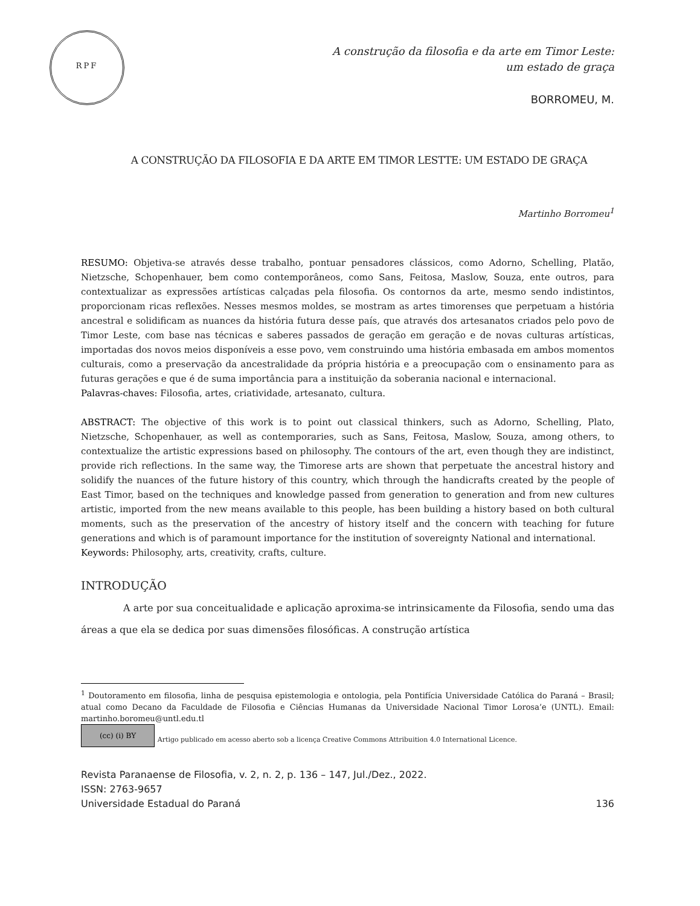RPF
A construção da filosofia e da arte em Timor Leste:
um estado de graça
BORROMEU, M.
A CONSTRUÇÃO DA FILOSOFIA E DA ARTE EM TIMOR LESTTE: UM ESTADO DE GRAÇA
Martinho Borromeu<sup>1</sup>
RESUMO: Objetiva-se através desse trabalho, pontuar pensadores clássicos, como Adorno, Schelling, Platão, Nietzsche, Schopenhauer, bem como contemporâneos, como Sans, Feitosa, Maslow, Souza, ente outros, para contextualizar as expressões artísticas calçadas pela filosofia. Os contornos da arte, mesmo sendo indistintos, proporcionam ricas reflexões. Nesses mesmos moldes, se mostram as artes timorenses que perpetuam a história ancestral e solidificam as nuances da história futura desse país, que através dos artesanatos criados pelo povo de Timor Leste, com base nas técnicas e saberes passados de geração em geração e de novas culturas artísticas, importadas dos novos meios disponíveis a esse povo, vem construindo uma história embasada em ambos momentos culturais, como a preservação da ancestralidade da própria história e a preocupação com o ensinamento para as futuras gerações e que é de suma importância para a instituição da soberania nacional e internacional.
Palavras-chaves: Filosofia, artes, criatividade, artesanato, cultura.
ABSTRACT: The objective of this work is to point out classical thinkers, such as Adorno, Schelling, Plato, Nietzsche, Schopenhauer, as well as contemporaries, such as Sans, Feitosa, Maslow, Souza, among others, to contextualize the artistic expressions based on philosophy. The contours of the art, even though they are indistinct, provide rich reflections. In the same way, the Timorese arts are shown that perpetuate the ancestral history and solidify the nuances of the future history of this country, which through the handicrafts created by the people of East Timor, based on the techniques and knowledge passed from generation to generation and from new cultures artistic, imported from the new means available to this people, has been building a history based on both cultural moments, such as the preservation of the ancestry of history itself and the concern with teaching for future generations and which is of paramount importance for the institution of sovereignty National and international.
Keywords: Philosophy, arts, creativity, crafts, culture.
INTRODUÇÃO
A arte por sua conceitualidade e aplicação aproxima-se intrinsicamente da Filosofia, sendo uma das áreas a que ela se dedica por suas dimensões filosóficas. A construção artística
<sup>1</sup> Doutoramento em filosofia, linha de pesquisa epistemologia e ontologia, pela Pontifícia Universidade Católica do Paraná – Brasil; atual como Decano da Faculdade de Filosofia e Ciências Humanas da Universidade Nacional Timor Lorosa’e (UNTL). Email: martinho.boromeu@untl.edu.tl
(cc) (i) BY Artigo publicado em acesso aberto sob a licença Creative Commons Attribuition 4.0 International Licence.
Revista Paranaense de Filosofia, v. 2, n. 2, p. 136 – 147, Jul./Dez., 2022.
ISSN: 2763-9657
Universidade Estadual do Paraná
136